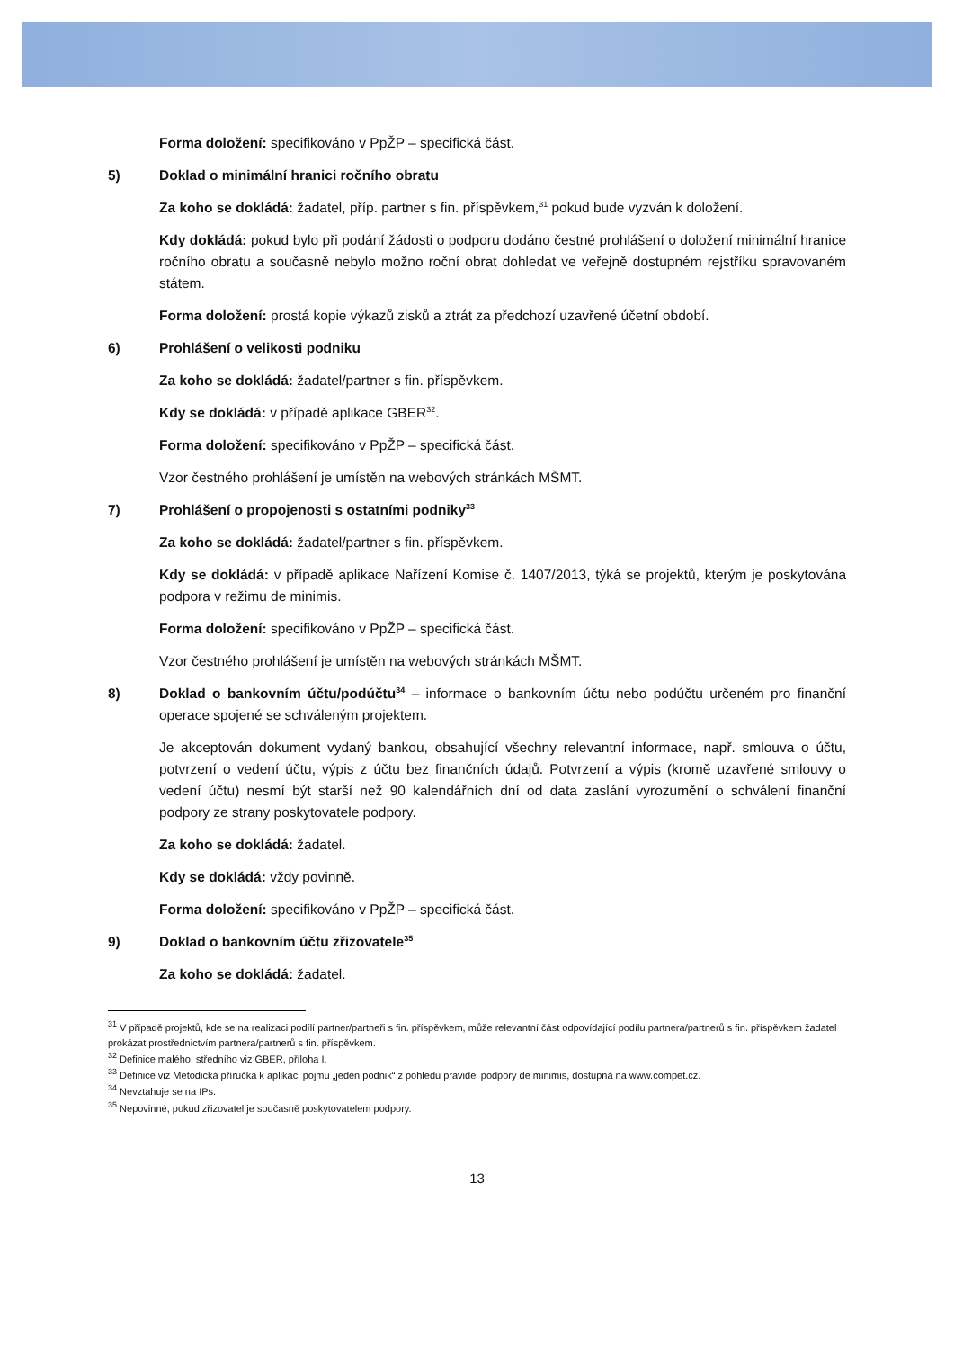Forma doložení: specifikováno v PpŽP – specifická část.
5) Doklad o minimální hranici ročního obratu
Za koho se dokládá: žadatel, příp. partner s fin. příspěvkem,<sup>31</sup> pokud bude vyzván k doložení.
Kdy dokládá: pokud bylo při podání žádosti o podporu dodáno čestné prohlášení o doložení minimální hranice ročního obratu a současně nebylo možno roční obrat dohledat ve veřejně dostupném rejstříku spravovaném státem.
Forma doložení: prostá kopie výkazů zisků a ztrát za předchozí uzavřené účetní období.
6) Prohlášení o velikosti podniku
Za koho se dokládá: žadatel/partner s fin. příspěvkem.
Kdy se dokládá: v případě aplikace GBER<sup>32</sup>.
Forma doložení: specifikováno v PpŽP – specifická část.
Vzor čestného prohlášení je umístěn na webových stránkách MŠMT.
7) Prohlášení o propojenosti s ostatními podniky<sup>33</sup>
Za koho se dokládá: žadatel/partner s fin. příspěvkem.
Kdy se dokládá: v případě aplikace Nařízení Komise č. 1407/2013, týká se projektů, kterým je poskytována podpora v režimu de minimis.
Forma doložení: specifikováno v PpŽP – specifická část.
Vzor čestného prohlášení je umístěn na webových stránkách MŠMT.
8) Doklad o bankovním účtu/podúčtu<sup>34</sup> – informace o bankovním účtu nebo podúčtu určeném pro finanční operace spojené se schváleným projektem.
Je akceptován dokument vydaný bankou, obsahující všechny relevantní informace, např. smlouva o účtu, potvrzení o vedení účtu, výpis z účtu bez finančních údajů. Potvrzení a výpis (kromě uzavřené smlouvy o vedení účtu) nesmí být starší než 90 kalendářních dní od data zaslání vyrozumění o schválení finanční podpory ze strany poskytovatele podpory.
Za koho se dokládá: žadatel.
Kdy se dokládá: vždy povinně.
Forma doložení: specifikováno v PpŽP – specifická část.
9) Doklad o bankovním účtu zřizovatele<sup>35</sup>
Za koho se dokládá: žadatel.
<sup>31</sup> V případě projektů, kde se na realizaci podílí partner/partneři s fin. příspěvkem, může relevantní část odpovídající podílu partnera/partnerů s fin. příspěvkem žadatel prokázat prostřednictvím partnera/partnerů s fin. příspěvkem.
<sup>32</sup> Definice malého, středního viz GBER, příloha I.
<sup>33</sup> Definice viz Metodická příručka k aplikaci pojmu „jeden podnik“ z pohledu pravidel podpory de minimis, dostupná na www.compet.cz.
<sup>34</sup> Nevztahuje se na IPs.
<sup>35</sup> Nepovinné, pokud zřizovatel je současně poskytovatelem podpory.
13